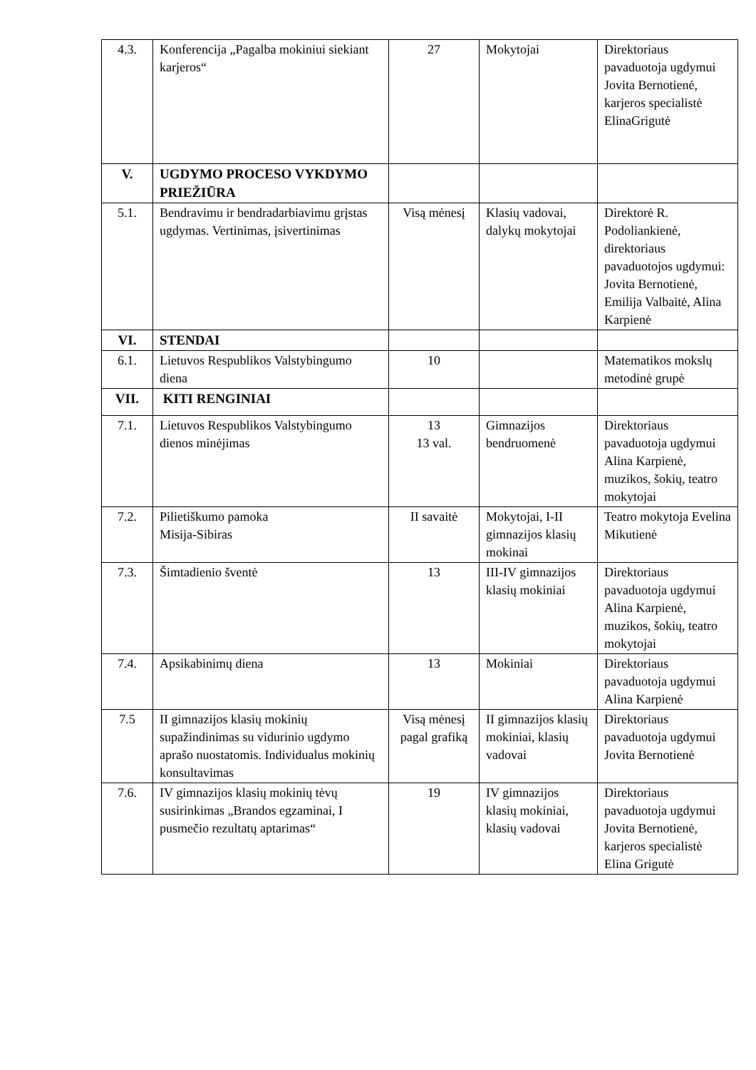| 4.3. | Konferencija „Pagalba mokiniui siekiant karjeros“ | 27 | Mokytojai | Direktoriaus pavaduotoja ugdymui Jovita Bernotienė, karjeros specialistė ElinaGrigutė |
| V. | UGDYMO PROCESO VYKDYMO PRIEŽIŪRA | | | |
| 5.1. | Bendravimu ir bendradarbiavimu grįstas ugdymas. Vertinimas, įsivertinimas | Visą mėnesį | Klasių vadovai, dalykų mokytojai | Direktorė R. Podoliankienė, direktoriaus pavaduotojos ugdymui: Jovita Bernotienė, Emilija Valbaitė, Alina Karpienė |
| VI. | STENDAI | | | |
| 6.1. | Lietuvos Respublikos Valstybingumo diena | 10 | | Matematikos mokslų metodinė grupė |
| VII. | KITI RENGINIAI | | | |
| 7.1. | Lietuvos Respublikos Valstybingumo dienos minėjimas | 13 13 val. | Gimnazijos bendruomenė | Direktoriaus pavaduotoja ugdymui Alina Karpienė, muzikos, šokių, teatro mokytojai |
| 7.2. | Pilietiškumo pamoka Misija-Sibiras | II savaitė | Mokytojai, I-II gimnazijos klasių mokinai | Teatro mokytoja Evelina Mikutienė |
| 7.3. | Šimtadienio šventė | 13 | III-IV gimnazijos klasių mokiniai | Direktoriaus pavaduotoja ugdymui Alina Karpienė, muzikos, šokių, teatro mokytojai |
| 7.4. | Apsikabinimų diena | 13 | Mokiniai | Direktoriaus pavaduotoja ugdymui Alina Karpienė |
| 7.5 | II gimnazijos klasių mokinių supažindinimas su vidurinio ugdymo aprašo nuostatomis. Individualus mokinių konsultavimas | Visą mėnesį pagal grafiką | II gimnazijos klasių mokiniai, klasių vadovai | Direktoriaus pavaduotoja ugdymui Jovita Bernotienė |
| 7.6. | IV gimnazijos klasių mokinių tėvų susirinkimas „Brandos egzaminai, I pusmečio rezultatų aptarimas“ | 19 | IV gimnazijos klasių mokiniai, klasių vadovai | Direktoriaus pavaduotoja ugdymui Jovita Bernotienė, karjeros specialistė Elina Grigutė |